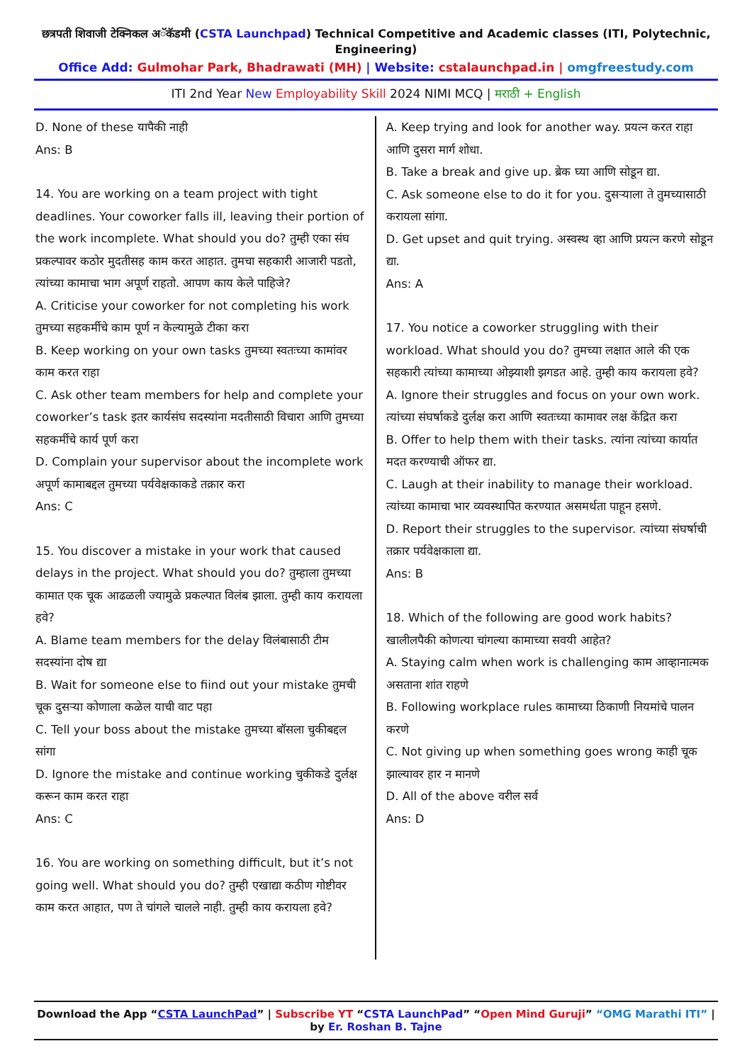छत्रपती शिवाजी टेक्निकल अॅकॅडमी (CSTA Launchpad) Technical Competitive and Academic classes (ITI, Polytechnic, Engineering)
Office Add: Gulmohar Park, Bhadrawati (MH) | Website: cstalaunchpad.in | omgfreestudy.com
ITI 2nd Year New Employability Skill 2024 NIMI MCQ | मराठी + English
D. None of these यापैकी नाही
Ans: B
14. You are working on a team project with tight deadlines. Your coworker falls ill, leaving their portion of the work incomplete. What should you do? तुम्ही एका संघ प्रकल्पावर कठोर मुदतीसह काम करत आहात. तुमचा सहकारी आजारी पडतो, त्यांच्या कामाचा भाग अपूर्ण राहतो. आपण काय केले पाहिजे?
A. Criticise your coworker for not completing his work तुमच्या सहकर्मीचे काम पूर्ण न केल्यामुळे टीका करा
B. Keep working on your own tasks तुमच्या स्वतःच्या कामांवर काम करत राहा
C. Ask other team members for help and complete your coworker’s task इतर कार्यसंघ सदस्यांना मदतीसाठी विचारा आणि तुमच्या सहकर्मीचे कार्य पूर्ण करा
D. Complain your supervisor about the incomplete work अपूर्ण कामाबद्दल तुमच्या पर्यवेक्षकाकडे तक्रार करा
Ans: C
15. You discover a mistake in your work that caused delays in the project. What should you do? तुम्हाला तुमच्या कामात एक चूक आढळली ज्यामुळे प्रकल्पात विलंब झाला. तुम्ही काय करायला हवे?
A. Blame team members for the delay विलंबासाठी टीम सदस्यांना दोष द्या
B. Wait for someone else to fiind out your mistake तुमची चूक दुसऱ्या कोणाला कळेल याची वाट पहा
C. Tell your boss about the mistake तुमच्या बॉसला चुकीबद्दल सांगा
D. Ignore the mistake and continue working चुकीकडे दुर्लक्ष करून काम करत राहा
Ans: C
16. You are working on something difficult, but it’s not going well. What should you do? तुम्ही एखाद्या कठीण गोष्टीवर काम करत आहात, पण ते चांगले चालले नाही. तुम्ही काय करायला हवे?
A. Keep trying and look for another way. प्रयत्न करत राहा आणि दुसरा मार्ग शोधा.
B. Take a break and give up. ब्रेक घ्या आणि सोडून द्या.
C. Ask someone else to do it for you. दुसऱ्याला ते तुमच्यासाठी करायला सांगा.
D. Get upset and quit trying. अस्वस्थ व्हा आणि प्रयत्न करणे सोडून द्या.
Ans: A
17. You notice a coworker struggling with their workload. What should you do? तुमच्या लक्षात आले की एक सहकारी त्यांच्या कामाच्या ओझ्याशी झगडत आहे. तुम्ही काय करायला हवे?
A. Ignore their struggles and focus on your own work. त्यांच्या संघर्षाकडे दुर्लक्ष करा आणि स्वतःच्या कामावर लक्ष केंद्रित करा
B. Offer to help them with their tasks. त्यांना त्यांच्या कार्यात मदत करण्याची ऑफर द्या.
C. Laugh at their inability to manage their workload. त्यांच्या कामाचा भार व्यवस्थापित करण्यात असमर्थता पाहून हसणे.
D. Report their struggles to the supervisor. त्यांच्या संघर्षाची तक्रार पर्यवेक्षकाला द्या.
Ans: B
18. Which of the following are good work habits? खालीलपैकी कोणत्या चांगल्या कामाच्या सवयी आहेत?
A. Staying calm when work is challenging काम आव्हानात्मक असताना शांत राहणे
B. Following workplace rules कामाच्या ठिकाणी नियमांचे पालन करणे
C. Not giving up when something goes wrong काही चूक झाल्यावर हार न मानणे
D. All of the above वरील सर्व
Ans: D
Download the App “CSTA LaunchPad” | Subscribe YT “CSTA LaunchPad” “Open Mind Guruji” “OMG Marathi ITI” | by Er. Roshan B. Tajne